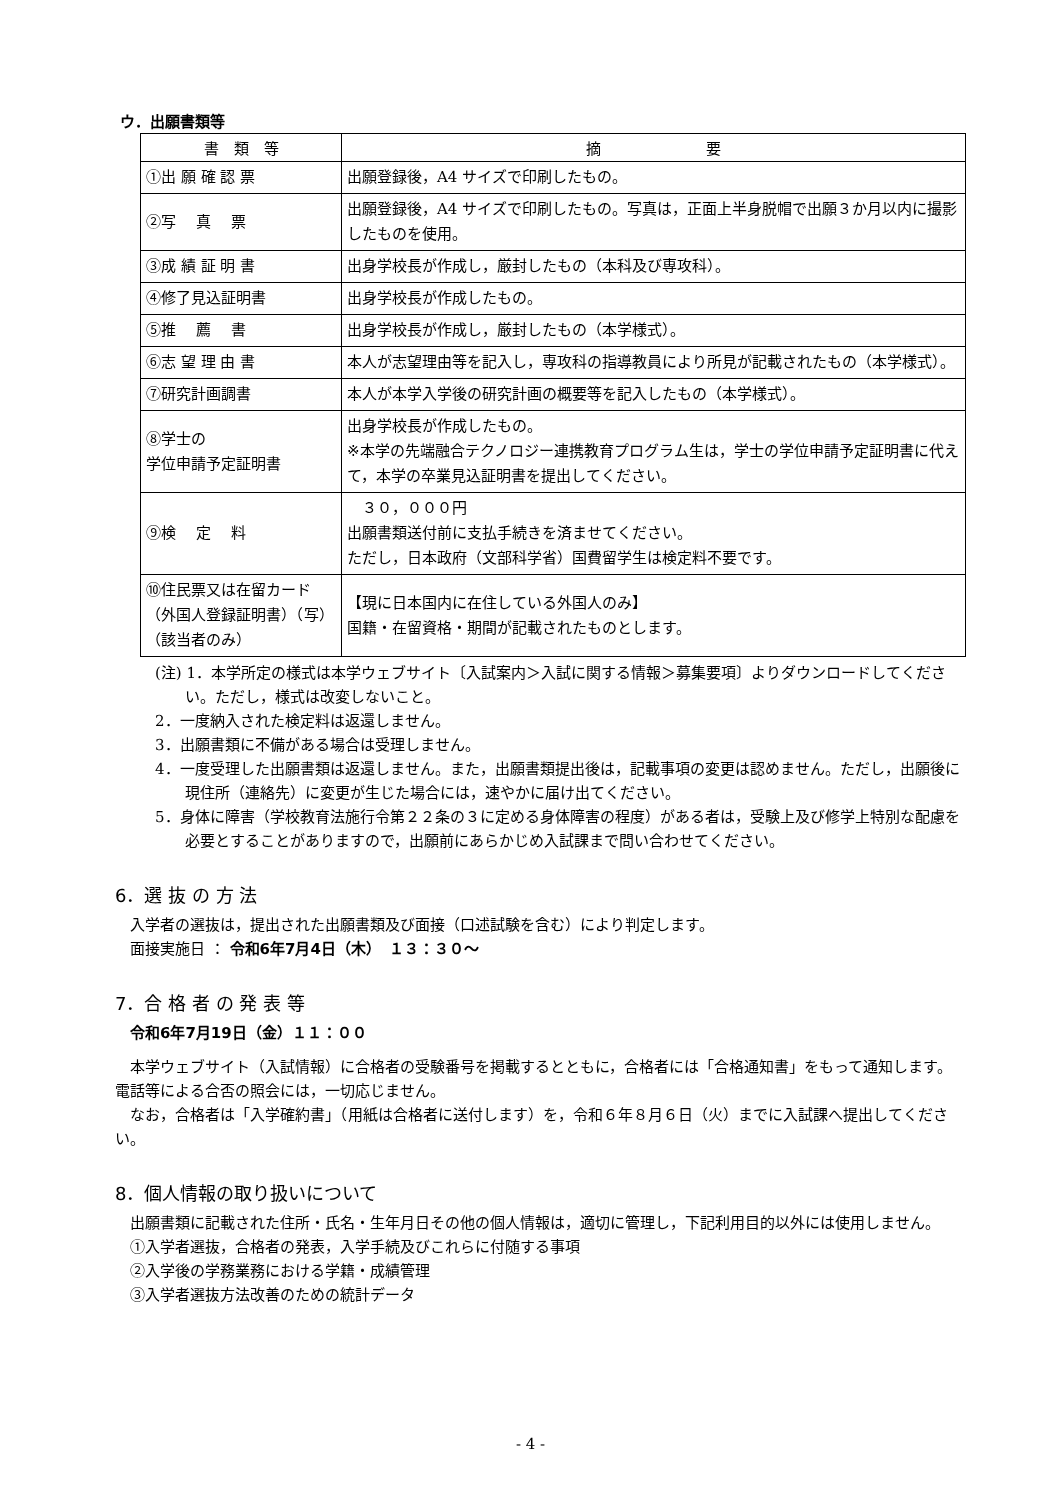ウ．出願書類等
| 書 類 等 | 摘 要 |
| --- | --- |
| ①出 願 確 認 票 | 出願登録後，A4 サイズで印刷したもの。 |
| ②写 真 票 | 出願登録後，A4 サイズで印刷したもの。写真は，正面上半身脱帽で出願３か月以内に撮影したものを使用。 |
| ③成 績 証 明 書 | 出身学校長が作成し，厳封したもの（本科及び専攻科）。 |
| ④修了見込証明書 | 出身学校長が作成したもの。 |
| ⑤推 薦 書 | 出身学校長が作成し，厳封したもの（本学様式）。 |
| ⑥志 望 理 由 書 | 本人が志望理由等を記入し，専攻科の指導教員により所見が記載されたもの（本学様式）。 |
| ⑦研究計画調書 | 本人が本学入学後の研究計画の概要等を記入したもの（本学様式）。 |
| ⑧学士の 学位申請予定証明書 | 出身学校長が作成したもの。 ※本学の先端融合テクノロジー連携教育プログラム生は，学士の学位申請予定証明書に代えて，本学の卒業見込証明書を提出してください。 |
| ⑨検 定 料 | ３０，０００円 出願書類送付前に支払手続きを済ませてください。 ただし，日本政府（文部科学省）国費留学生は検定料不要です。 |
| ⑩住民票又は在留カード（外国人登録証明書）（写）（該当者のみ） | 【現に日本国内に在住している外国人のみ】 国籍・在留資格・期間が記載されたものとします。 |
(注) 1．本学所定の様式は本学ウェブサイト〔入試案内＞入試に関する情報＞募集要項〕よりダウンロードしてください。ただし，様式は改変しないこと。
2．一度納入された検定料は返還しません。
3．出願書類に不備がある場合は受理しません。
4．一度受理した出願書類は返還しません。また，出願書類提出後は，記載事項の変更は認めません。ただし，出願後に現住所（連絡先）に変更が生じた場合には，速やかに届け出てください。
5．身体に障害（学校教育法施行令第２２条の３に定める身体障害の程度）がある者は，受験上及び修学上特別な配慮を必要とすることがありますので，出願前にあらかじめ入試課まで問い合わせてください。
6．選 抜 の 方 法
　入学者の選抜は，提出された出願書類及び面接（口述試験を含む）により判定します。
　面接実施日 ： 令和6年7月4日（木）　１３：３０～
7．合 格 者 の 発 表 等
　令和6年7月19日（金）１１：００
　本学ウェブサイト（入試情報）に合格者の受験番号を掲載するとともに，合格者には「合格通知書」をもって通知します。電話等による合否の照会には，一切応じません。
　なお，合格者は「入学確約書」（用紙は合格者に送付します）を，令和６年８月６日（火）までに入試課へ提出してください。
8．個人情報の取り扱いについて
　出願書類に記載された住所・氏名・生年月日その他の個人情報は，適切に管理し，下記利用目的以外には使用しません。
　①入学者選抜，合格者の発表，入学手続及びこれらに付随する事項
　②入学後の学務業務における学籍・成績管理
　③入学者選抜方法改善のための統計データ
- 4 -